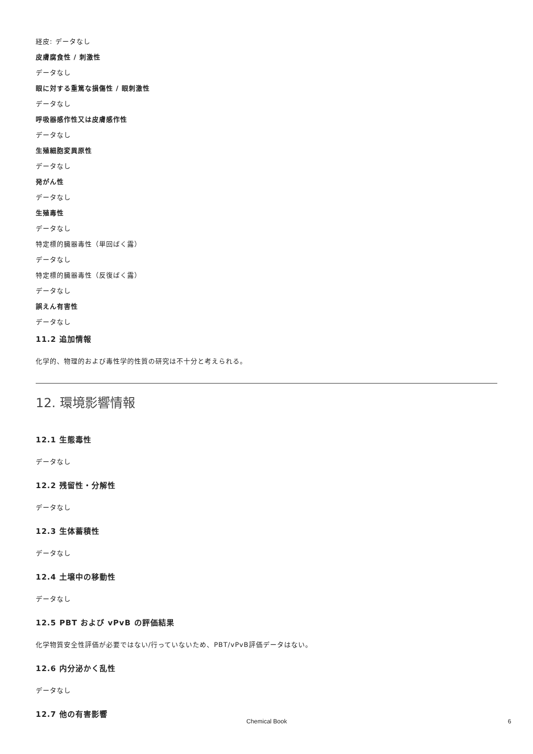経皮: データなし
皮膚腐食性 / 刺激性
データなし
眼に対する重篤な損傷性 / 眼刺激性
データなし
呼吸器感作性又は皮膚感作性
データなし
生殖細胞変異原性
データなし
発がん性
データなし
生殖毒性
データなし
特定標的臓器毒性（単回ばく露）
データなし
特定標的臓器毒性（反復ばく露）
データなし
誤えん有害性
データなし
11.2 追加情報
化学的、物理的および毒性学的性質の研究は不十分と考えられる。
12. 環境影響情報
12.1 生態毒性
データなし
12.2 残留性・分解性
データなし
12.3 生体蓄積性
データなし
12.4 土壌中の移動性
データなし
12.5 PBT および vPvB の評価結果
化学物質安全性評価が必要ではない/行っていないため、PBT/vPvB評価データはない。
12.6 内分泌かく乱性
データなし
12.7 他の有害影響
Chemical Book 6